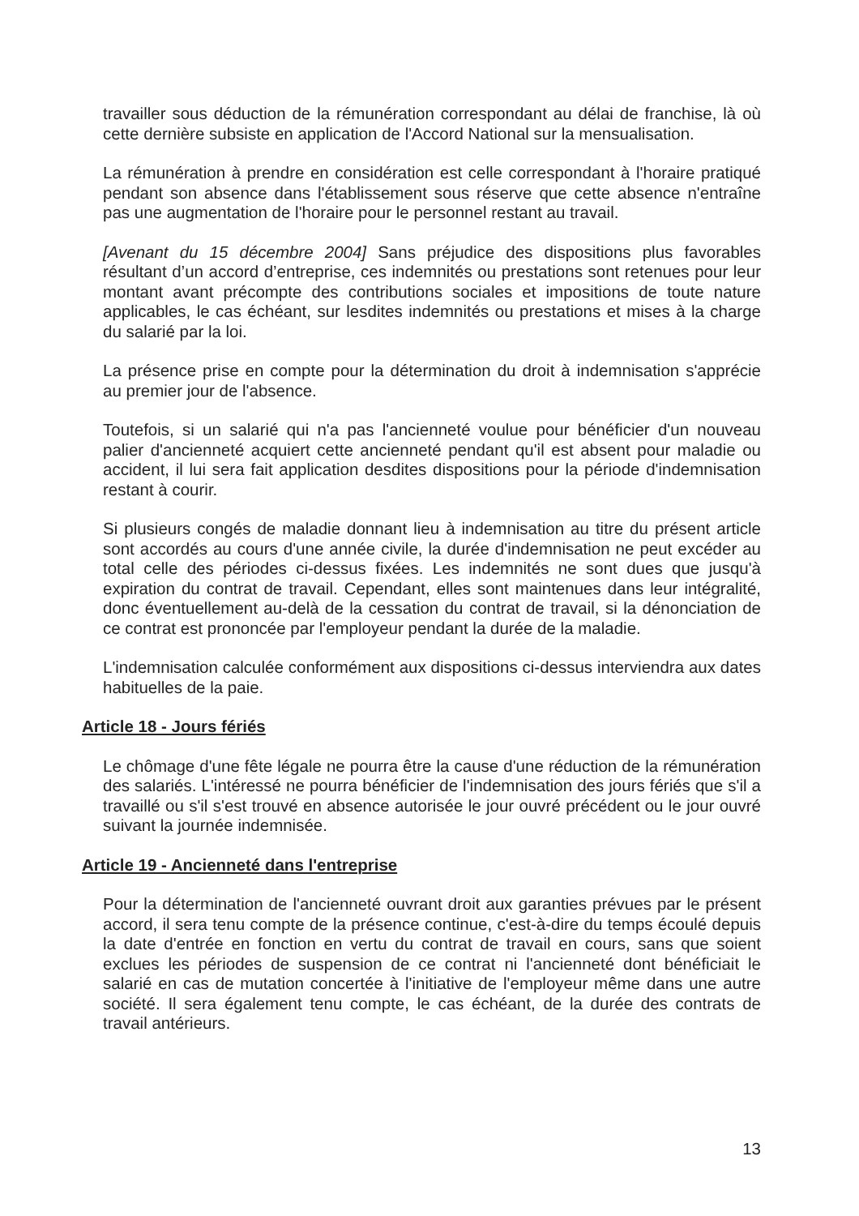travailler sous déduction de la rémunération correspondant au délai de franchise, là où cette dernière subsiste en application de l'Accord National sur la mensualisation.
La rémunération à prendre en considération est celle correspondant à l'horaire pratiqué pendant son absence dans l'établissement sous réserve que cette absence n'entraîne pas une augmentation de l'horaire pour le personnel restant au travail.
[Avenant du 15 décembre 2004] Sans préjudice des dispositions plus favorables résultant d’un accord d’entreprise, ces indemnités ou prestations sont retenues pour leur montant avant précompte des contributions sociales et impositions de toute nature applicables, le cas échéant, sur lesdites indemnités ou prestations et mises à la charge du salarié par la loi.
La présence prise en compte pour la détermination du droit à indemnisation s'apprécie au premier jour de l'absence.
Toutefois, si un salarié qui n'a pas l'ancienneté voulue pour bénéficier d'un nouveau palier d'ancienneté acquiert cette ancienneté pendant qu'il est absent pour maladie ou accident, il lui sera fait application desdites dispositions pour la période d'indemnisation restant à courir.
Si plusieurs congés de maladie donnant lieu à indemnisation au titre du présent article sont accordés au cours d'une année civile, la durée d'indemnisation ne peut excéder au total celle des périodes ci-dessus fixées. Les indemnités ne sont dues que jusqu'à expiration du contrat de travail. Cependant, elles sont maintenues dans leur intégralité, donc éventuellement au-delà de la cessation du contrat de travail, si la dénonciation de ce contrat est prononcée par l'employeur pendant la durée de la maladie.
L'indemnisation calculée conformément aux dispositions ci-dessus interviendra aux dates habituelles de la paie.
Article 18 - Jours fériés
Le chômage d'une fête légale ne pourra être la cause d'une réduction de la rémunération des salariés. L'intéressé ne pourra bénéficier de l'indemnisation des jours fériés que s'il a travaillé ou s'il s'est trouvé en absence autorisée le jour ouvré précédent ou le jour ouvré suivant la journée indemnisée.
Article 19 - Ancienneté dans l'entreprise
Pour la détermination de l'ancienneté ouvrant droit aux garanties prévues par le présent accord, il sera tenu compte de la présence continue, c'est-à-dire du temps écoulé depuis la date d'entrée en fonction en vertu du contrat de travail en cours, sans que soient exclues les périodes de suspension de ce contrat ni l'ancienneté dont bénéficiait le salarié en cas de mutation concertée à l'initiative de l'employeur même dans une autre société. Il sera également tenu compte, le cas échéant, de la durée des contrats de travail antérieurs.
13